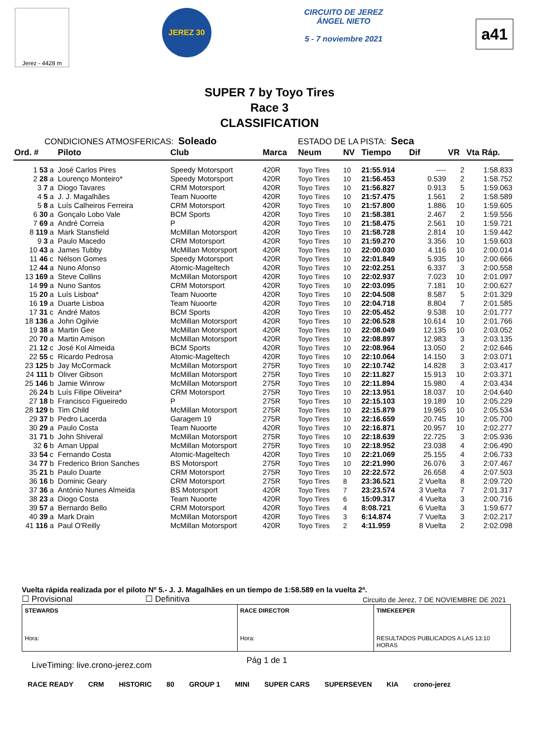Jerez - 4428 m
JEREZ 30
CIRCUITO DE JEREZ
ÁNGEL NIETO
5 - 7 noviembre 2021
a41
SUPER 7 by Toyo Tires
Race 3
CLASSIFICATION
CONDICIONES ATMOSFERICAS: Soleado ESTADO DE LA PISTA: Seca
| Ord. # | | Piloto | Club | Marca | Neum | NV | Tiempo | Dif | VR | Vta Ráp. |
| --- | --- | --- | --- | --- | --- | --- | --- | --- | --- | --- |
| 1 53 | a | José Carlos Pires | Speedy Motorsport | 420R | Toyo Tires | 10 | 21:55.914 | ---- | 2 | 1:58.833 |
| 2 28 | a | Lourenço Monteiro* | Speedy Motorsport | 420R | Toyo Tires | 10 | 21:56.453 | 0.539 | 2 | 1:58.752 |
| 3 7 | a | Diogo Tavares | CRM Motorsport | 420R | Toyo Tires | 10 | 21:56.827 | 0.913 | 5 | 1:59.063 |
| 4 5 | a | J. J. Magalhães | Team Nuoorte | 420R | Toyo Tires | 10 | 21:57.475 | 1.561 | 2 | 1:58.589 |
| 5 8 | a | Luís Calheiros Ferreira | CRM Motorsport | 420R | Toyo Tires | 10 | 21:57.800 | 1.886 | 10 | 1:59.605 |
| 6 30 | a | Gonçalo Lobo Vale | BCM Sports | 420R | Toyo Tires | 10 | 21:58.381 | 2.467 | 2 | 1:59.556 |
| 7 69 | a | André Correia | P | 420R | Toyo Tires | 10 | 21:58.475 | 2.561 | 10 | 1:59.721 |
| 8 119 | a | Mark Stansfield | McMillan Motorsport | 420R | Toyo Tires | 10 | 21:58.728 | 2.814 | 10 | 1:59.442 |
| 9 3 | a | Paulo Macedo | CRM Motorsport | 420R | Toyo Tires | 10 | 21:59.270 | 3.356 | 10 | 1:59.603 |
| 10 43 | a | James Tubby | McMillan Motorsport | 420R | Toyo Tires | 10 | 22:00.030 | 4.116 | 10 | 2:00.014 |
| 11 46 | c | Nélson Gomes | Speedy Motorsport | 420R | Toyo Tires | 10 | 22:01.849 | 5.935 | 10 | 2:00.666 |
| 12 44 | a | Nuno Afonso | Atomic-Mageltech | 420R | Toyo Tires | 10 | 22:02.251 | 6.337 | 3 | 2:00.558 |
| 13 169 | a | Steve Collins | McMillan Motorsport | 420R | Toyo Tires | 10 | 22:02.937 | 7.023 | 10 | 2:01.097 |
| 14 99 | a | Nuno Santos | CRM Motorsport | 420R | Toyo Tires | 10 | 22:03.095 | 7.181 | 10 | 2:00.627 |
| 15 20 | a | Luís Lisboa* | Team Nuoorte | 420R | Toyo Tires | 10 | 22:04.508 | 8.587 | 5 | 2:01.329 |
| 16 19 | a | Duarte Lisboa | Team Nuoorte | 420R | Toyo Tires | 10 | 22:04.718 | 8.804 | 7 | 2:01.585 |
| 17 31 | c | André Matos | BCM Sports | 420R | Toyo Tires | 10 | 22:05.452 | 9.538 | 10 | 2:01.777 |
| 18 136 | a | John Ogilvie | McMillan Motorsport | 420R | Toyo Tires | 10 | 22:06.528 | 10.614 | 10 | 2:01.766 |
| 19 38 | a | Martin Gee | McMillan Motorsport | 420R | Toyo Tires | 10 | 22:08.049 | 12.135 | 10 | 2:03.052 |
| 20 70 | a | Martin Amison | McMillan Motorsport | 420R | Toyo Tires | 10 | 22:08.897 | 12.983 | 3 | 2:03.135 |
| 21 12 | c | José Kol Almeida | BCM Sports | 420R | Toyo Tires | 10 | 22:08.964 | 13.050 | 2 | 2:02.646 |
| 22 55 | c | Ricardo Pedrosa | Atomic-Mageltech | 420R | Toyo Tires | 10 | 22:10.064 | 14.150 | 3 | 2:03.071 |
| 23 125 | b | Jay McCormack | McMillan Motorsport | 275R | Toyo Tires | 10 | 22:10.742 | 14.828 | 3 | 2:03.417 |
| 24 111 | b | Oliver Gibson | McMillan Motorsport | 275R | Toyo Tires | 10 | 22:11.827 | 15.913 | 10 | 2:03.371 |
| 25 146 | b | Jamie Winrow | McMillan Motorsport | 275R | Toyo Tires | 10 | 22:11.894 | 15.980 | 4 | 2:03.434 |
| 26 24 | b | Luís Filipe Oliveira* | CRM Motorsport | 275R | Toyo Tires | 10 | 22:13.951 | 18.037 | 10 | 2:04.640 |
| 27 18 | b | Francisco Figueiredo | P | 275R | Toyo Tires | 10 | 22:15.103 | 19.189 | 10 | 2:05.229 |
| 28 129 | b | Tim Child | McMillan Motorsport | 275R | Toyo Tires | 10 | 22:15.879 | 19.965 | 10 | 2:05.534 |
| 29 37 | b | Pedro Lacerda | Garagem 19 | 275R | Toyo Tires | 10 | 22:16.659 | 20.745 | 10 | 2:05.700 |
| 30 29 | a | Paulo Costa | Team Nuoorte | 420R | Toyo Tires | 10 | 22:16.871 | 20.957 | 10 | 2:02.277 |
| 31 71 | b | John Shiveral | McMillan Motorsport | 275R | Toyo Tires | 10 | 22:18.639 | 22.725 | 3 | 2:05.936 |
| 32 6 | b | Aman Uppal | McMillan Motorsport | 275R | Toyo Tires | 10 | 22:18.952 | 23.038 | 4 | 2:06.490 |
| 33 54 | c | Fernando Costa | Atomic-Mageltech | 420R | Toyo Tires | 10 | 22:21.069 | 25.155 | 4 | 2:06.733 |
| 34 77 | b | Frederico Brion Sanches | BS Motorsport | 275R | Toyo Tires | 10 | 22:21.990 | 26.076 | 3 | 2:07.467 |
| 35 21 | b | Paulo Duarte | CRM Motorsport | 275R | Toyo Tires | 10 | 22:22.572 | 26.658 | 4 | 2:07.503 |
| 36 16 | b | Dominic Geary | CRM Motorsport | 275R | Toyo Tires | 8 | 23:36.521 | 2 Vuelta | 8 | 2:09.720 |
| 37 36 | a | António Nunes Almeida | BS Motorsport | 420R | Toyo Tires | 7 | 23:23.574 | 3 Vuelta | 7 | 2:01.317 |
| 38 23 | a | Diogo Costa | Team Nuoorte | 420R | Toyo Tires | 6 | 15:09.317 | 4 Vuelta | 3 | 2:00.716 |
| 39 57 | a | Bernardo Bello | CRM Motorsport | 420R | Toyo Tires | 4 | 8:08.721 | 6 Vuelta | 3 | 1:59.677 |
| 40 39 | a | Mark Drain | McMillan Motorsport | 420R | Toyo Tires | 3 | 6:14.874 | 7 Vuelta | 3 | 2:02.217 |
| 41 116 | a | Paul O'Reilly | McMillan Motorsport | 420R | Toyo Tires | 2 | 4:11.959 | 8 Vuelta | 2 | 2:02.098 |
Vuelta rápida realizada por el piloto Nº 5.- J. J. Magalhães en un tiempo de 1:58.589 en la vuelta 2ª.
☐ Provisional ☐ Definitiva Circuito de Jerez, 7 DE NOVIEMBRE DE 2021
| STEWARDS Hora: | RACE DIRECTOR Hora: | TIMEKEEPER RESULTADOS PUBLICADOS A LAS 13:10 HORAS |
LiveTiming: live.crono-jerez.com Pág 1 de 1
RACE READY CRM HISTORIC 80 GROUP 1 MINI SUPER CARS SUPERSEVEN KIA crono-jerez